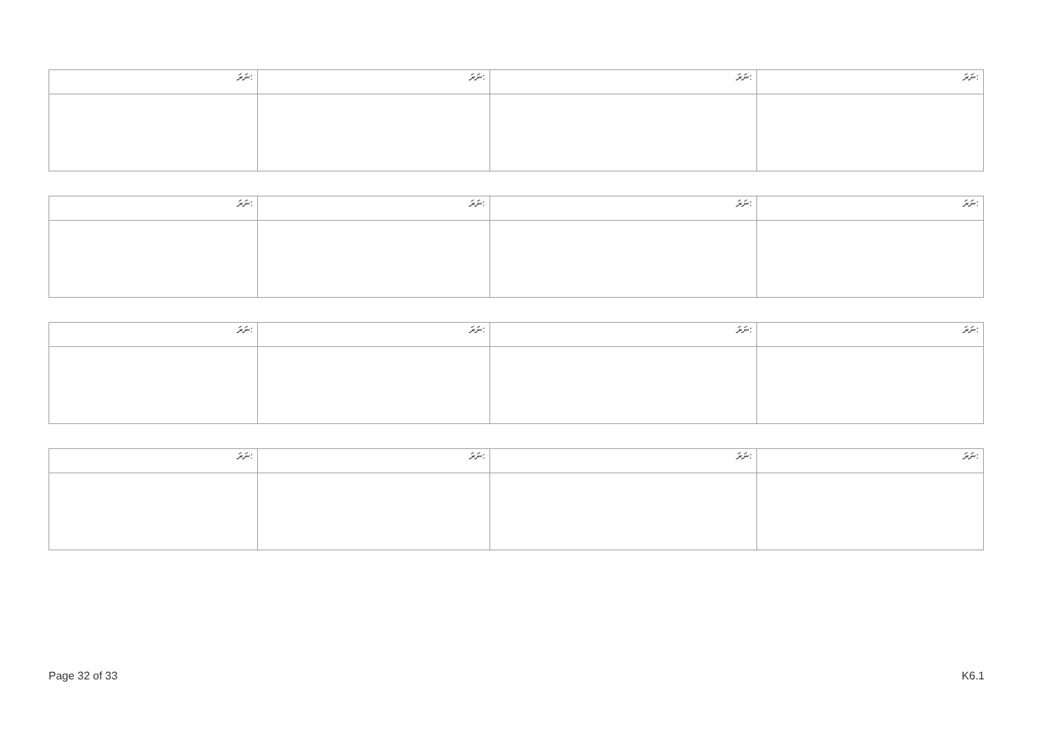| ނަރަ: | ނަރަ: | ނަރަ: | ނަރަ: |
| ނަރަ: | ނަރަ: | ނަރަ: | ނަރަ: |
| ނަރަ: | ނަރަ: | ނަރަ: | ނަރަ: |
| ނަރަ: | ނަރަ: | ނަރަ: | ނަރަ: |
Page 32 of 33 K6.1